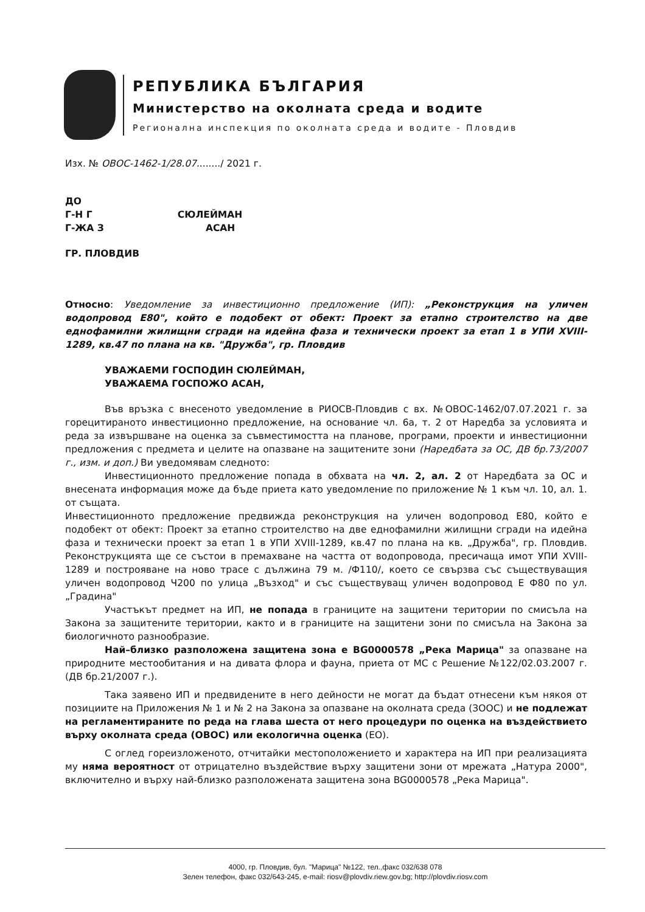РЕПУБЛИКА БЪЛГАРИЯ
Министерство на околната среда и водите
Регионална инспекция по околната среда и водите - Пловдив
Изх. № ОВОС-1462-1/28.07......../ 2021 г.
ДО
Г-Н Г СЮЛЕЙМАН
Г-ЖА З АСАН
ГР. ПЛОВДИВ
Относно: Уведомление за инвестиционно предложение (ИП): „Реконструкция на уличен водопровод Е80", който е подобект от обект: Проект за етапно строителство на две еднофамилни жилищни сгради на идейна фаза и технически проект за етап 1 в УПИ XVIII-1289, кв.47 по плана на кв. "Дружба", гр. Пловдив
УВАЖАЕМИ ГОСПОДИН СЮЛЕЙМАН,
УВАЖАЕМА ГОСПОЖО АСАН,
Във връзка с внесеното уведомление в РИОСВ-Пловдив с вх. №ОВОС-1462/07.07.2021 г. за горецитираното инвестиционно предложение, на основание чл. 6а, т. 2 от Наредба за условията и реда за извършване на оценка за съвместимостта на планове, програми, проекти и инвестиционни предложения с предмета и целите на опазване на защитените зони (Наредбата за ОС, ДВ бр.73/2007 г., изм. и доп.) Ви уведомявам следното:
Инвестиционното предложение попада в обхвата на чл. 2, ал. 2 от Наредбата за ОС и внесената информация може да бъде приета като уведомление по приложение № 1 към чл. 10, ал. 1. от същата.
Инвестиционното предложение предвижда реконструкция на уличен водопровод Е80, който е подобект от обект: Проект за етапно строителство на две еднофамилни жилищни сгради на идейна фаза и технически проект за етап 1 в УПИ XVIII-1289, кв.47 по плана на кв. „Дружба", гр. Пловдив. Реконструкцията ще се състои в премахване на частта от водопровода, пресичаща имот УПИ XVIII-1289 и построяване на ново трасе с дължина 79 м. /Ф110/, което се свързва със съществуващия уличен водопровод Ч200 по улица „Възход" и със съществуващ уличен водопровод Е Ф80 по ул. „Градина"
Участъкът предмет на ИП, не попада в границите на защитени територии по смисъла на Закона за защитените територии, както и в границите на защитени зони по смисъла на Закона за биологичното разнообразие.
Най–близко разположена защитена зона е BG0000578 „Река Марица" за опазване на природните местообитания и на дивата флора и фауна, приета от МС с Решение №122/02.03.2007 г. (ДВ бр.21/2007 г.).
Така заявено ИП и предвидените в него дейности не могат да бъдат отнесени към някоя от позициите на Приложения № 1 и № 2 на Закона за опазване на околната среда (ЗООС) и не подлежат на регламентираните по реда на глава шеста от него процедури по оценка на въздействието върху околната среда (ОВОС) или екологична оценка (ЕО).
С оглед гореизложеното, отчитайки местоположението и характера на ИП при реализацията му няма вероятност от отрицателно въздействие върху защитени зони от мрежата „Натура 2000", включително и върху най-близко разположената защитена зона BG0000578 „Река Марица".
4000, гр. Пловдив, бул. "Марица" №122, тел.,факс 032/638 078
Зелен телефон, факс 032/643-245, e-mail: riosv@plovdiv.riew.gov.bg; http://plovdiv.riosv.com